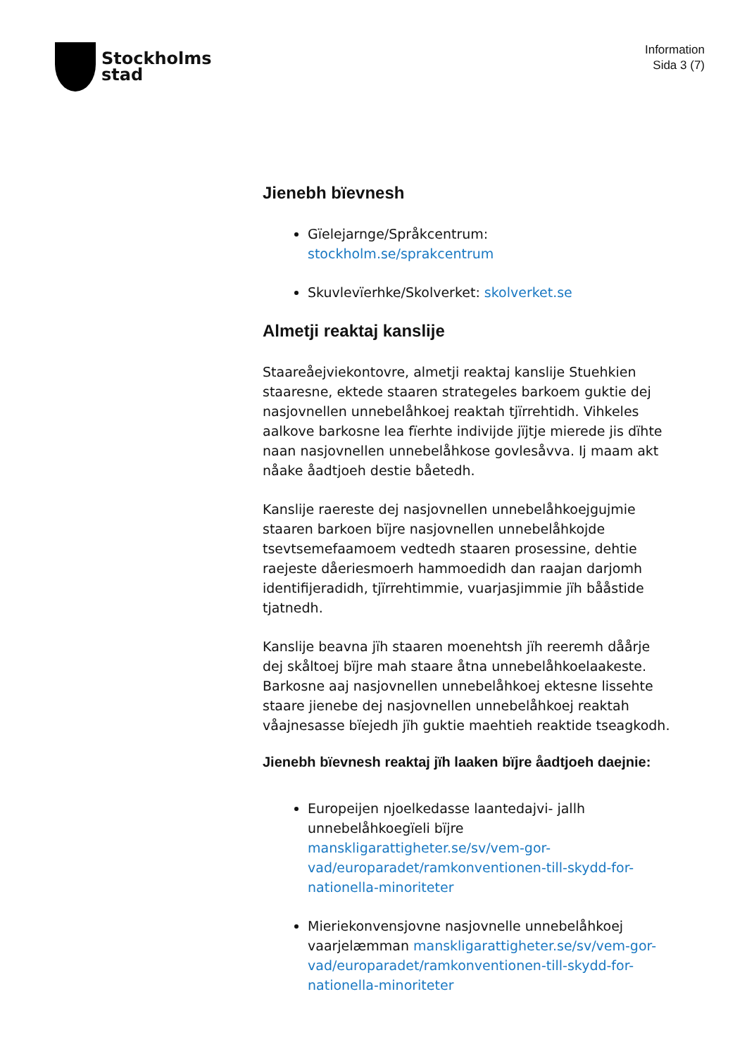Stockholms
stad
Information
Sida 3 (7)
Jienebh bïevnesh
Gïelejarnge/Språkcentrum: stockholm.se/sprakcentrum
Skuvlevïerhke/Skolverket: skolverket.se
Almetji reaktaj kanslije
Staareåejviekontovre, almetji reaktaj kanslije Stuehkien staaresne, ektede staaren strategeles barkoem guktie dej nasjovnellen unnebelåhkoej reaktah tjïrrehtidh. Vihkeles aalkove barkosne lea fïerhte indivijde jïjtje mierede jis dïhte naan nasjovnellen unnebelåhkose govlesåvva. Ij maam akt nåake åadtjoeh destie båetedh.
Kanslije raereste dej nasjovnellen unnebelåhkoejgujmie staaren barkoen bïjre nasjovnellen unnebelåhkojde tsevtsemefaamoem vedtedh staaren prosessine, dehtie raejeste dåeriesmoerh hammoedidh dan raajan darjomh identifijeradidh, tjïrrehtimmie, vuarjasjimmie jïh bååstide tjatnedh.
Kanslije beavna jïh staaren moenehtsh jïh reeremh dåårje dej skåltoej bïjre mah staare åtna unnebelåhkoelaakeste. Barkosne aaj nasjovnellen unnebelåhkoej ektesne lissehte staare jienebe dej nasjovnellen unnebelåhkoej reaktah våajnesasse bïejedh jïh guktie maehtieh reaktide tseagkodh.
Jienebh bïevnesh reaktaj jïh laaken bïjre åadtjoeh daejnie:
Europeijen njoelkedasse laantedajvi- jallh unnebelåhkoegïeli bïjre manskligarattigheter.se/sv/vem-gor-vad/europaradet/ramkonventionen-till-skydd-for-nationella-minoriteter
Mieriekonvensjovne nasjovnelle unnebelåhkoej vaarjelæmman manskligarattigheter.se/sv/vem-gor-vad/europaradet/ramkonventionen-till-skydd-for-nationella-minoriteter